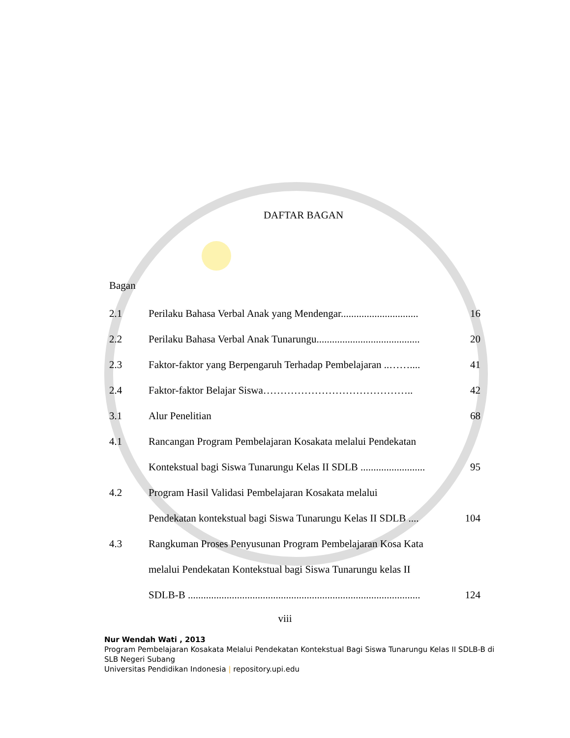DAFTAR BAGAN
Bagan
| 2.1 | Perilaku Bahasa Verbal Anak yang Mendengar.............................. | 16 |
| 2.2 | Perilaku Bahasa Verbal Anak Tunarungu........................................ | 20 |
| 2.3 | Faktor-faktor yang Berpengaruh Terhadap Pembelajaran ..…….... | 41 |
| 2.4 | Faktor-faktor Belajar Siswa…………………………………….. | 42 |
| 3.1 | Alur Penelitian | 68 |
| 4.1 | Rancangan Program Pembelajaran Kosakata melalui Pendekatan | |
| | Kontekstual bagi Siswa Tunarungu Kelas II SDLB ......................... | 95 |
| 4.2 | Program Hasil Validasi Pembelajaran Kosakata melalui | |
| | Pendekatan kontekstual bagi Siswa Tunarungu Kelas II SDLB .... | 104 |
| 4.3 | Rangkuman Proses Penyusunan Program Pembelajaran Kosa Kata | |
| | melalui Pendekatan Kontekstual bagi Siswa Tunarungu kelas II | |
| | SDLB-B .......................................................................................... | 124 |
viii
Nur Wendah Wati , 2013
Program Pembelajaran Kosakata Melalui Pendekatan Kontekstual Bagi Siswa Tunarungu Kelas II SDLB-B di SLB Negeri Subang
Universitas Pendidikan Indonesia | repository.upi.edu